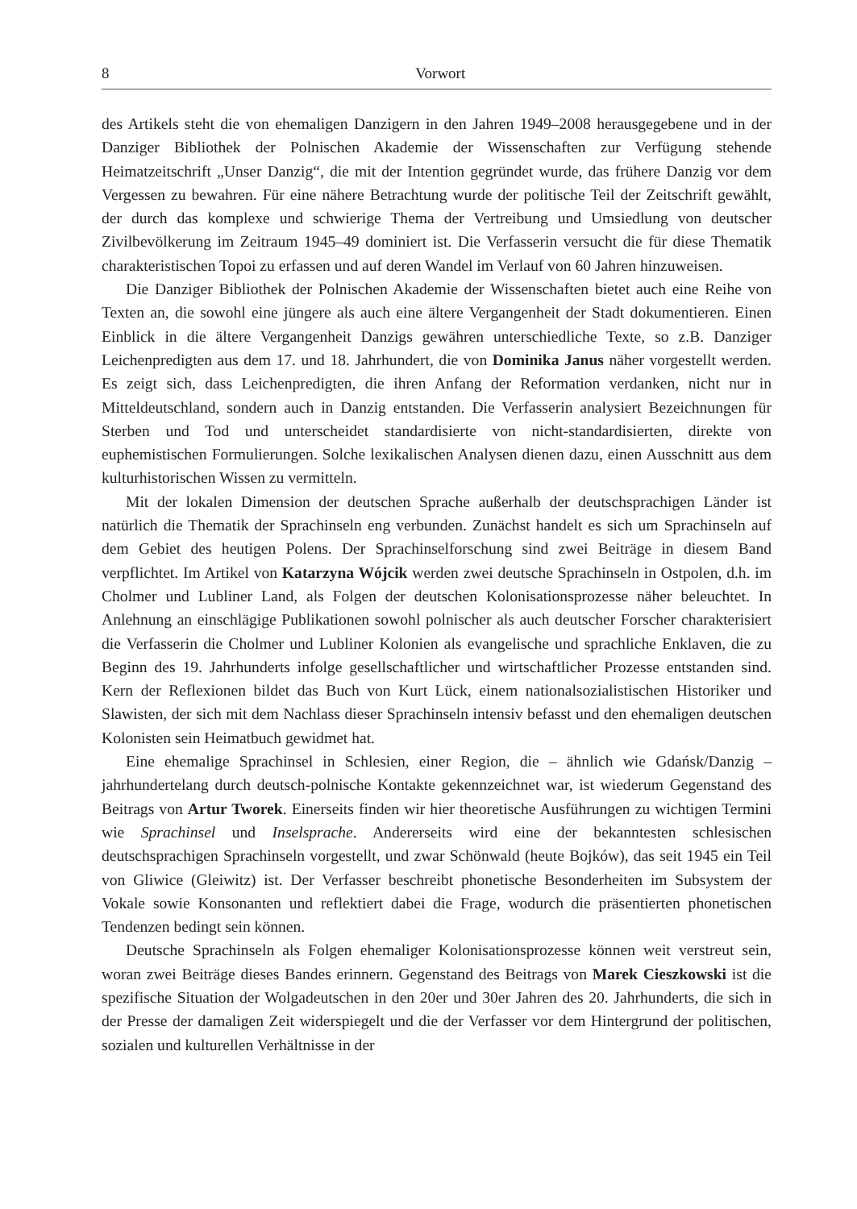8 Vorwort
des Artikels steht die von ehemaligen Danzigern in den Jahren 1949–2008 herausgegebene und in der Danziger Bibliothek der Polnischen Akademie der Wissenschaften zur Verfügung stehende Heimatzeitschrift „Unser Danzig“, die mit der Intention gegründet wurde, das frühere Danzig vor dem Vergessen zu bewahren. Für eine nähere Betrachtung wurde der politische Teil der Zeitschrift gewählt, der durch das komplexe und schwierige Thema der Vertreibung und Umsiedlung von deutscher Zivilbevölkerung im Zeitraum 1945–49 dominiert ist. Die Verfasserin versucht die für diese Thematik charakteristischen Topoi zu erfassen und auf deren Wandel im Verlauf von 60 Jahren hinzuweisen.
Die Danziger Bibliothek der Polnischen Akademie der Wissenschaften bietet auch eine Reihe von Texten an, die sowohl eine jüngere als auch eine ältere Vergangenheit der Stadt dokumentieren. Einen Einblick in die ältere Vergangenheit Danzigs gewähren unterschiedliche Texte, so z.B. Danziger Leichenpredigten aus dem 17. und 18. Jahrhundert, die von Dominika Janus näher vorgestellt werden. Es zeigt sich, dass Leichenpredigten, die ihren Anfang der Reformation verdanken, nicht nur in Mitteldeutschland, sondern auch in Danzig entstanden. Die Verfasserin analysiert Bezeichnungen für Sterben und Tod und unterscheidet standardisierte von nicht-standardisierten, direkte von euphemistischen Formulierungen. Solche lexikalischen Analysen dienen dazu, einen Ausschnitt aus dem kulturhistorischen Wissen zu vermitteln.
Mit der lokalen Dimension der deutschen Sprache außerhalb der deutschsprachigen Länder ist natürlich die Thematik der Sprachinseln eng verbunden. Zunächst handelt es sich um Sprachinseln auf dem Gebiet des heutigen Polens. Der Sprachinselforschung sind zwei Beiträge in diesem Band verpflichtet. Im Artikel von Katarzyna Wójcik werden zwei deutsche Sprachinseln in Ostpolen, d.h. im Cholmer und Lubliner Land, als Folgen der deutschen Kolonisationsprozesse näher beleuchtet. In Anlehnung an einschlägige Publikationen sowohl polnischer als auch deutscher Forscher charakterisiert die Verfasserin die Cholmer und Lubliner Kolonien als evangelische und sprachliche Enklaven, die zu Beginn des 19. Jahrhunderts infolge gesellschaftlicher und wirtschaftlicher Prozesse entstanden sind. Kern der Reflexionen bildet das Buch von Kurt Lück, einem nationalsozialistischen Historiker und Slawisten, der sich mit dem Nachlass dieser Sprachinseln intensiv befasst und den ehemaligen deutschen Kolonisten sein Heimatbuch gewidmet hat.
Eine ehemalige Sprachinsel in Schlesien, einer Region, die – ähnlich wie Gdańsk/Danzig – jahrhundertelang durch deutsch-polnische Kontakte gekennzeichnet war, ist wiederum Gegenstand des Beitrags von Artur Tworek. Einerseits finden wir hier theoretische Ausführungen zu wichtigen Termini wie Sprachinsel und Inselsprache. Andererseits wird eine der bekanntesten schlesischen deutschsprachigen Sprachinseln vorgestellt, und zwar Schönwald (heute Bojków), das seit 1945 ein Teil von Gliwice (Gleiwitz) ist. Der Verfasser beschreibt phonetische Besonderheiten im Subsystem der Vokale sowie Konsonanten und reflektiert dabei die Frage, wodurch die präsentierten phonetischen Tendenzen bedingt sein können.
Deutsche Sprachinseln als Folgen ehemaliger Kolonisationsprozesse können weit verstreut sein, woran zwei Beiträge dieses Bandes erinnern. Gegenstand des Beitrags von Marek Cieszkowski ist die spezifische Situation der Wolgadeutschen in den 20er und 30er Jahren des 20. Jahrhunderts, die sich in der Presse der damaligen Zeit widerspiegelt und die der Verfasser vor dem Hintergrund der politischen, sozialen und kulturellen Verhältnisse in der